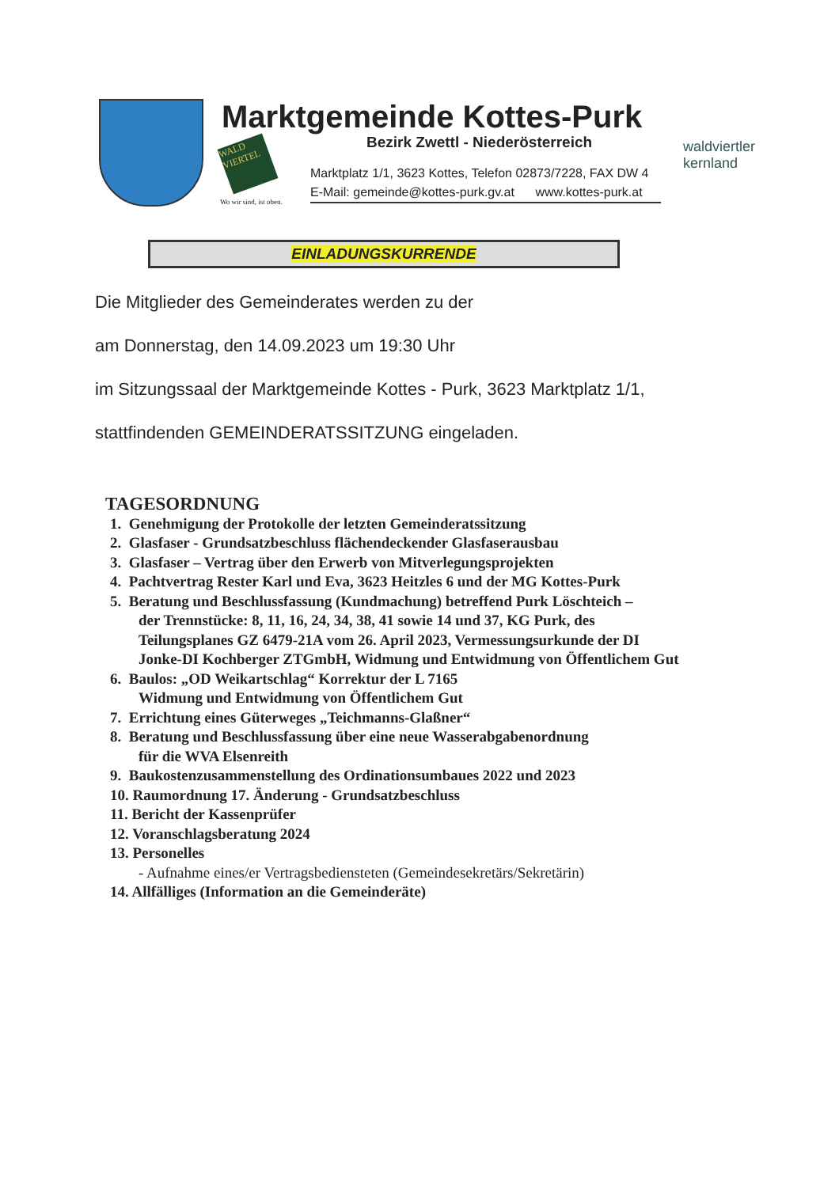Marktgemeinde Kottes-Purk
Bezirk Zwettl - Niederösterreich
WALD VIERTEL
Wo wir sind, ist oben.
Marktplatz 1/1, 3623 Kottes, Telefon 02873/7228, FAX DW 4
E-Mail: gemeinde@kottes-purk.gv.at www.kottes-purk.at
waldviertler
kernland
EINLADUNGSKURRENDE
Die Mitglieder des Gemeinderates werden zu der
am Donnerstag, den 14.09.2023 um 19:30 Uhr
im Sitzungssaal der Marktgemeinde Kottes - Purk, 3623 Marktplatz 1/1,
stattfindenden GEMEINDERATSSITZUNG eingeladen.
TAGESORDNUNG
1. Genehmigung der Protokolle der letzten Gemeinderatssitzung
2. Glasfaser - Grundsatzbeschluss flächendeckender Glasfaserausbau
3. Glasfaser – Vertrag über den Erwerb von Mitverlegungsprojekten
4. Pachtvertrag Rester Karl und Eva, 3623 Heitzles 6 und der MG Kottes-Purk
5. Beratung und Beschlussfassung (Kundmachung) betreffend Purk Löschteich –
der Trennstücke: 8, 11, 16, 24, 34, 38, 41 sowie 14 und 37, KG Purk, des
Teilungsplanes GZ 6479-21A vom 26. April 2023, Vermessungsurkunde der DI
Jonke-DI Kochberger ZTGmbH, Widmung und Entwidmung von Öffentlichem Gut
6. Baulos: „OD Weikartschlag“ Korrektur der L 7165
Widmung und Entwidmung von Öffentlichem Gut
7. Errichtung eines Güterweges „Teichmanns-Glaßner“
8. Beratung und Beschlussfassung über eine neue Wasserabgabenordnung
für die WVA Elsenreith
9. Baukostenzusammenstellung des Ordinationsumbaues 2022 und 2023
10. Raumordnung 17. Änderung - Grundsatzbeschluss
11. Bericht der Kassenprüfer
12. Voranschlagsberatung 2024
13. Personelles
- Aufnahme eines/er Vertragsbediensteten (Gemeindesekretärs/Sekretärin)
14. Allfälliges (Information an die Gemeinderäte)